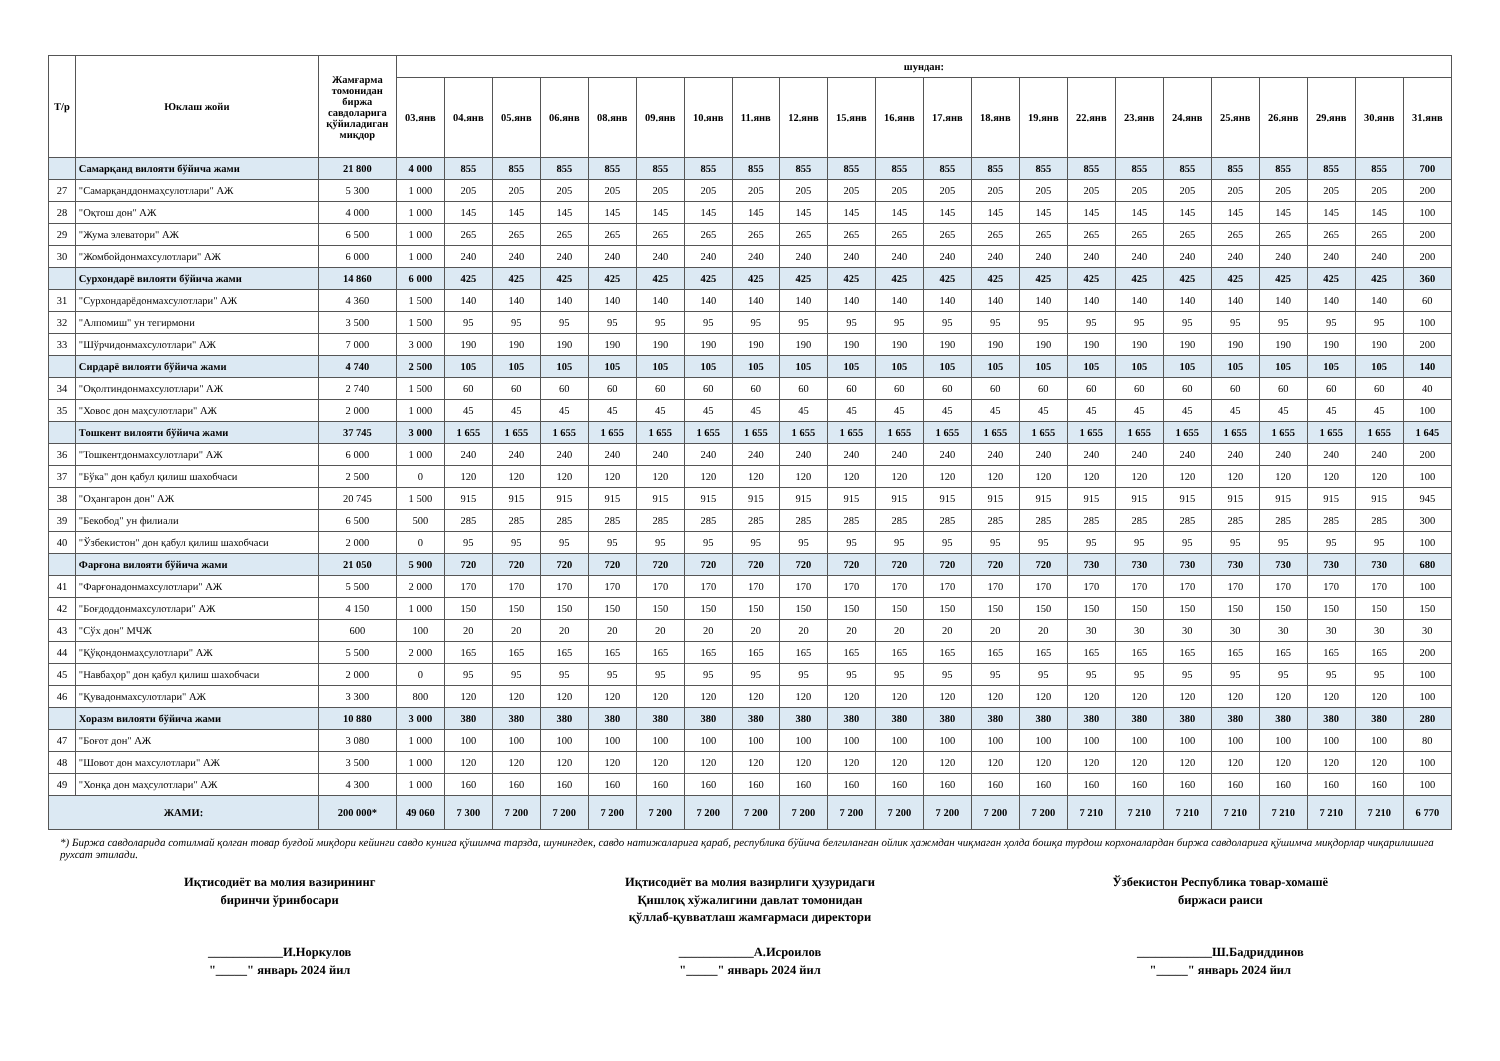| Т/р | Юклаш жойи | Жамғарма томонидан биржа савдоларига қўйиладиган миқдор | шундан: | | | | | | | | | | | | | | | | | | | | | |
| --- | --- | --- | --- | --- | --- | --- | --- | --- | --- | --- | --- | --- | --- | --- | --- | --- | --- | --- | --- | --- | --- | --- | --- | --- |
| | | | 03.янв | 04.янв | 05.янв | 06.янв | 08.янв | 09.янв | 10.янв | 11.янв | 12.янв | 15.янв | 16.янв | 17.янв | 18.янв | 19.янв | 22.янв | 23.янв | 24.янв | 25.янв | 26.янв | 29.янв | 30.янв | 31.янв |
| | Самарқанд вилояти бўйича жами | 21 800 | 4 000 | 855 | 855 | 855 | 855 | 855 | 855 | 855 | 855 | 855 | 855 | 855 | 855 | 855 | 855 | 855 | 855 | 855 | 855 | 855 | 855 | 700 |
| 27 | "Самарқанддонмаҳсулотлари" АЖ | 5 300 | 1 000 | 205 | 205 | 205 | 205 | 205 | 205 | 205 | 205 | 205 | 205 | 205 | 205 | 205 | 205 | 205 | 205 | 205 | 205 | 205 | 205 | 200 |
| 28 | "Оқтош дон" АЖ | 4 000 | 1 000 | 145 | 145 | 145 | 145 | 145 | 145 | 145 | 145 | 145 | 145 | 145 | 145 | 145 | 145 | 145 | 145 | 145 | 145 | 145 | 145 | 100 |
| 29 | "Жума элеватори" АЖ | 6 500 | 1 000 | 265 | 265 | 265 | 265 | 265 | 265 | 265 | 265 | 265 | 265 | 265 | 265 | 265 | 265 | 265 | 265 | 265 | 265 | 265 | 265 | 200 |
| 30 | "Жомбойдонмахсулотлари" АЖ | 6 000 | 1 000 | 240 | 240 | 240 | 240 | 240 | 240 | 240 | 240 | 240 | 240 | 240 | 240 | 240 | 240 | 240 | 240 | 240 | 240 | 240 | 240 | 200 |
| | Сурхондарё вилояти бўйича жами | 14 860 | 6 000 | 425 | 425 | 425 | 425 | 425 | 425 | 425 | 425 | 425 | 425 | 425 | 425 | 425 | 425 | 425 | 425 | 425 | 425 | 425 | 425 | 360 |
| 31 | "Сурхондарёдонмахсулотлари" АЖ | 4 360 | 1 500 | 140 | 140 | 140 | 140 | 140 | 140 | 140 | 140 | 140 | 140 | 140 | 140 | 140 | 140 | 140 | 140 | 140 | 140 | 140 | 140 | 60 |
| 32 | "Алпомиш" ун тегирмони | 3 500 | 1 500 | 95 | 95 | 95 | 95 | 95 | 95 | 95 | 95 | 95 | 95 | 95 | 95 | 95 | 95 | 95 | 95 | 95 | 95 | 95 | 95 | 100 |
| 33 | "Шўрчидонмахсулотлари" АЖ | 7 000 | 3 000 | 190 | 190 | 190 | 190 | 190 | 190 | 190 | 190 | 190 | 190 | 190 | 190 | 190 | 190 | 190 | 190 | 190 | 190 | 190 | 190 | 200 |
| | Сирдарё вилояти бўйича жами | 4 740 | 2 500 | 105 | 105 | 105 | 105 | 105 | 105 | 105 | 105 | 105 | 105 | 105 | 105 | 105 | 105 | 105 | 105 | 105 | 105 | 105 | 105 | 140 |
| 34 | "Оқолтиндонмахсулотлари" АЖ | 2 740 | 1 500 | 60 | 60 | 60 | 60 | 60 | 60 | 60 | 60 | 60 | 60 | 60 | 60 | 60 | 60 | 60 | 60 | 60 | 60 | 60 | 60 | 40 |
| 35 | "Ховос дон маҳсулотлари" АЖ | 2 000 | 1 000 | 45 | 45 | 45 | 45 | 45 | 45 | 45 | 45 | 45 | 45 | 45 | 45 | 45 | 45 | 45 | 45 | 45 | 45 | 45 | 45 | 100 |
| | Тошкент вилояти бўйича жами | 37 745 | 3 000 | 1 655 | 1 655 | 1 655 | 1 655 | 1 655 | 1 655 | 1 655 | 1 655 | 1 655 | 1 655 | 1 655 | 1 655 | 1 655 | 1 655 | 1 655 | 1 655 | 1 655 | 1 655 | 1 655 | 1 655 | 1 645 |
| 36 | "Тошкентдонмахсулотлари" АЖ | 6 000 | 1 000 | 240 | 240 | 240 | 240 | 240 | 240 | 240 | 240 | 240 | 240 | 240 | 240 | 240 | 240 | 240 | 240 | 240 | 240 | 240 | 240 | 200 |
| 37 | "Бўка" дон қабул қилиш шахобчаси | 2 500 | 0 | 120 | 120 | 120 | 120 | 120 | 120 | 120 | 120 | 120 | 120 | 120 | 120 | 120 | 120 | 120 | 120 | 120 | 120 | 120 | 120 | 100 |
| 38 | "Оҳангарон дон" АЖ | 20 745 | 1 500 | 915 | 915 | 915 | 915 | 915 | 915 | 915 | 915 | 915 | 915 | 915 | 915 | 915 | 915 | 915 | 915 | 915 | 915 | 915 | 915 | 945 |
| 39 | "Бекобод" ун филиали | 6 500 | 500 | 285 | 285 | 285 | 285 | 285 | 285 | 285 | 285 | 285 | 285 | 285 | 285 | 285 | 285 | 285 | 285 | 285 | 285 | 285 | 285 | 300 |
| 40 | "Ўзбекистон" дон қабул қилиш шахобчаси | 2 000 | 0 | 95 | 95 | 95 | 95 | 95 | 95 | 95 | 95 | 95 | 95 | 95 | 95 | 95 | 95 | 95 | 95 | 95 | 95 | 95 | 95 | 100 |
| | Фарғона вилояти бўйича жами | 21 050 | 5 900 | 720 | 720 | 720 | 720 | 720 | 720 | 720 | 720 | 720 | 720 | 720 | 720 | 720 | 730 | 730 | 730 | 730 | 730 | 730 | 730 | 680 |
| 41 | "Фарғонадонмахсулотлари" АЖ | 5 500 | 2 000 | 170 | 170 | 170 | 170 | 170 | 170 | 170 | 170 | 170 | 170 | 170 | 170 | 170 | 170 | 170 | 170 | 170 | 170 | 170 | 170 | 100 |
| 42 | "Боғдоддонмахсулотлари" АЖ | 4 150 | 1 000 | 150 | 150 | 150 | 150 | 150 | 150 | 150 | 150 | 150 | 150 | 150 | 150 | 150 | 150 | 150 | 150 | 150 | 150 | 150 | 150 | 150 |
| 43 | "Сўх дон" МЧЖ | 600 | 100 | 20 | 20 | 20 | 20 | 20 | 20 | 20 | 20 | 20 | 20 | 20 | 20 | 20 | 30 | 30 | 30 | 30 | 30 | 30 | 30 | 30 |
| 44 | "Қўқондонмаҳсулотлари" АЖ | 5 500 | 2 000 | 165 | 165 | 165 | 165 | 165 | 165 | 165 | 165 | 165 | 165 | 165 | 165 | 165 | 165 | 165 | 165 | 165 | 165 | 165 | 165 | 200 |
| 45 | "Навбаҳор" дон қабул қилиш шахобчаси | 2 000 | 0 | 95 | 95 | 95 | 95 | 95 | 95 | 95 | 95 | 95 | 95 | 95 | 95 | 95 | 95 | 95 | 95 | 95 | 95 | 95 | 95 | 100 |
| 46 | "Қувадонмахсулотлари" АЖ | 3 300 | 800 | 120 | 120 | 120 | 120 | 120 | 120 | 120 | 120 | 120 | 120 | 120 | 120 | 120 | 120 | 120 | 120 | 120 | 120 | 120 | 120 | 100 |
| | Хоразм вилояти бўйича жами | 10 880 | 3 000 | 380 | 380 | 380 | 380 | 380 | 380 | 380 | 380 | 380 | 380 | 380 | 380 | 380 | 380 | 380 | 380 | 380 | 380 | 380 | 380 | 280 |
| 47 | "Боғот дон" АЖ | 3 080 | 1 000 | 100 | 100 | 100 | 100 | 100 | 100 | 100 | 100 | 100 | 100 | 100 | 100 | 100 | 100 | 100 | 100 | 100 | 100 | 100 | 100 | 80 |
| 48 | "Шовот дон махсулотлари" АЖ | 3 500 | 1 000 | 120 | 120 | 120 | 120 | 120 | 120 | 120 | 120 | 120 | 120 | 120 | 120 | 120 | 120 | 120 | 120 | 120 | 120 | 120 | 120 | 100 |
| 49 | "Хонқа дон маҳсулотлари" АЖ | 4 300 | 1 000 | 160 | 160 | 160 | 160 | 160 | 160 | 160 | 160 | 160 | 160 | 160 | 160 | 160 | 160 | 160 | 160 | 160 | 160 | 160 | 160 | 100 |
| ЖАМИ: | | 200 000* | 49 060 | 7 300 | 7 200 | 7 200 | 7 200 | 7 200 | 7 200 | 7 200 | 7 200 | 7 200 | 7 200 | 7 200 | 7 200 | 7 200 | 7 210 | 7 210 | 7 210 | 7 210 | 7 210 | 7 210 | 7 210 | 6 770 |
*) Биржа савдоларида сотилмай қолган товар буғдой миқдори кейинги савдо кунига қўшимча тарзда, шунингдек, савдо натижаларига қараб, республика бўйича белгиланган ойлик ҳажмдан чиқмаган ҳолда бошқа турдош корхоналардан биржа савдоларига қўшимча миқдорлар чиқарилишига рухсат этилади.
Иқтисодиёт ва молия вазирининг
биринчи ўринбосари
____________И.Норкулов
"_____" январь 2024 йил
Иқтисодиёт ва молия вазирлиги ҳузуридаги
Қишлоқ хўжалигини давлат томонидан
қўллаб-қувватлаш жамғармаси директори
____________А.Исроилов
"_____" январь 2024 йил
Ўзбекистон Республика товар-хомашё
биржаси раиси
____________Ш.Бадриддинов
"_____" январь 2024 йил